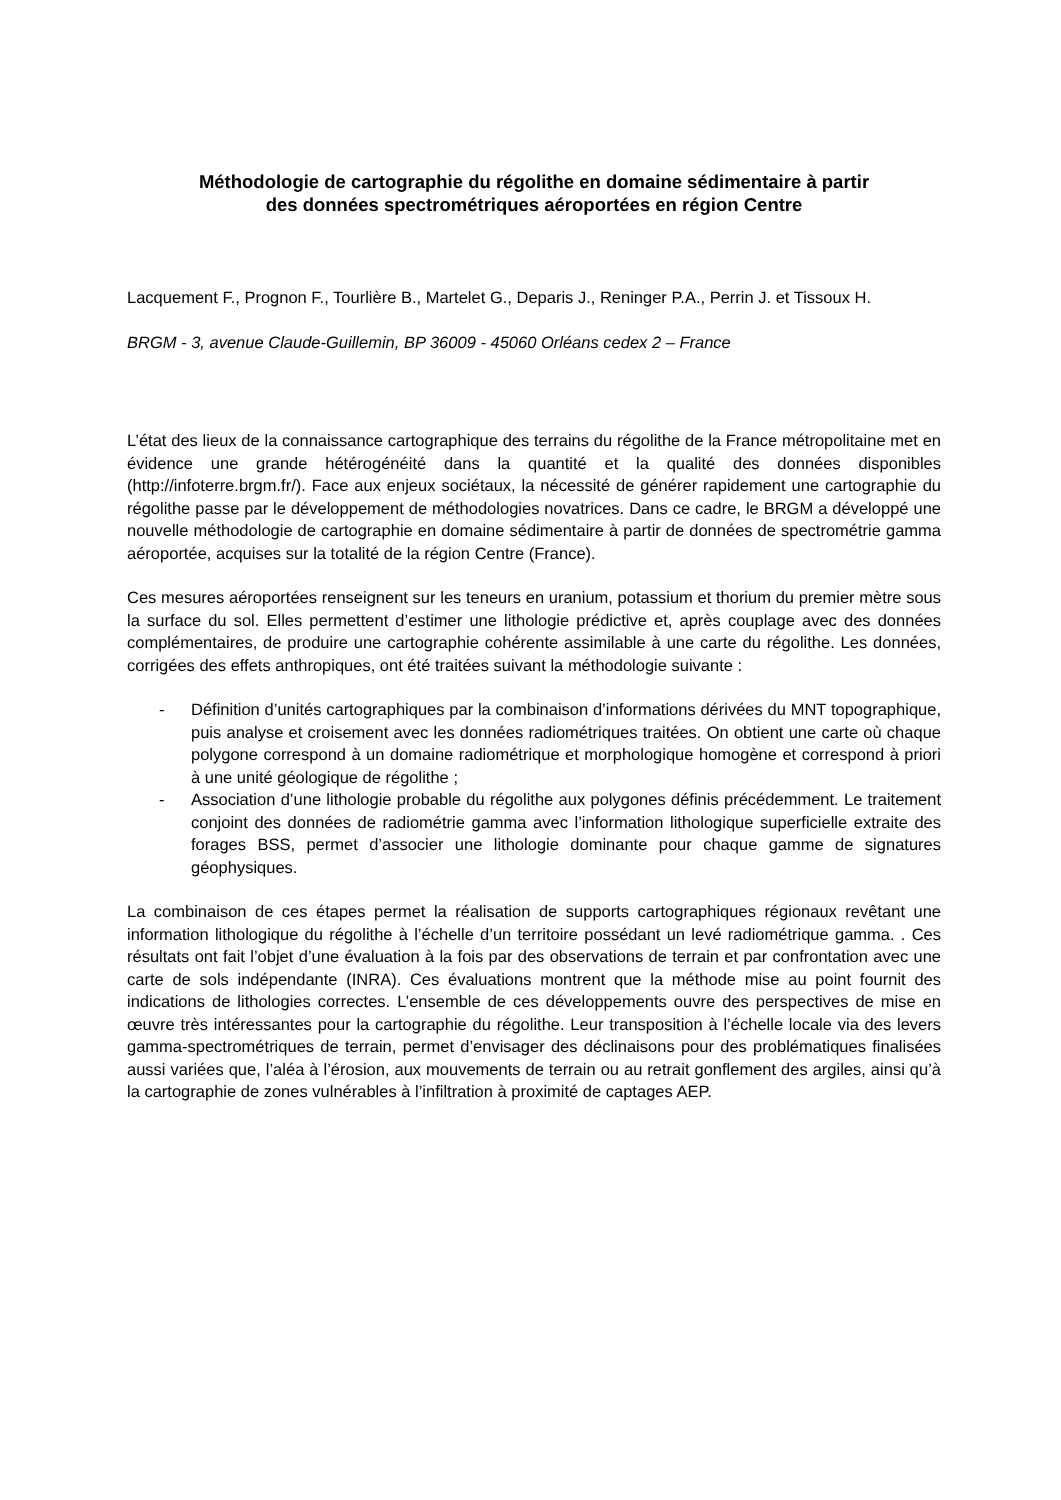Méthodologie de cartographie du régolithe en domaine sédimentaire à partir
des données spectrométriques aéroportées en région Centre
Lacquement F., Prognon F., Tourlière B., Martelet G., Deparis J., Reninger P.A., Perrin J. et Tissoux H.
BRGM - 3, avenue Claude-Guillemin, BP 36009 - 45060 Orléans cedex 2 – France
L’état des lieux de la connaissance cartographique des terrains du régolithe de la France métropolitaine met en évidence une grande hétérogénéité dans la quantité et la qualité des données disponibles (http://infoterre.brgm.fr/). Face aux enjeux sociétaux, la nécessité de générer rapidement une cartographie du régolithe passe par le développement de méthodologies novatrices. Dans ce cadre, le BRGM a développé une nouvelle méthodologie de cartographie en domaine sédimentaire à partir de données de spectrométrie gamma aéroportée, acquises sur la totalité de la région Centre (France).
Ces mesures aéroportées renseignent sur les teneurs en uranium, potassium et thorium du premier mètre sous la surface du sol. Elles permettent d’estimer une lithologie prédictive et, après couplage avec des données complémentaires, de produire une cartographie cohérente assimilable à une carte du régolithe. Les données, corrigées des effets anthropiques, ont été traitées suivant la méthodologie suivante :
- Définition d’unités cartographiques par la combinaison d’informations dérivées du MNT topographique, puis analyse et croisement avec les données radiométriques traitées. On obtient une carte où chaque polygone correspond à un domaine radiométrique et morphologique homogène et correspond à priori à une unité géologique de régolithe ;
- Association d’une lithologie probable du régolithe aux polygones définis précédemment. Le traitement conjoint des données de radiométrie gamma avec l’information lithologique superficielle extraite des forages BSS, permet d’associer une lithologie dominante pour chaque gamme de signatures géophysiques.
La combinaison de ces étapes permet la réalisation de supports cartographiques régionaux revêtant une information lithologique du régolithe à l’échelle d’un territoire possédant un levé radiométrique gamma. . Ces résultats ont fait l’objet d’une évaluation à la fois par des observations de terrain et par confrontation avec une carte de sols indépendante (INRA). Ces évaluations montrent que la méthode mise au point fournit des indications de lithologies correctes. L’ensemble de ces développements ouvre des perspectives de mise en œuvre très intéressantes pour la cartographie du régolithe. Leur transposition à l’échelle locale via des levers gamma-spectrométriques de terrain, permet d’envisager des déclinaisons pour des problématiques finalisées aussi variées que, l’aléa à l’érosion, aux mouvements de terrain ou au retrait gonflement des argiles, ainsi qu’à la cartographie de zones vulnérables à l’infiltration à proximité de captages AEP.